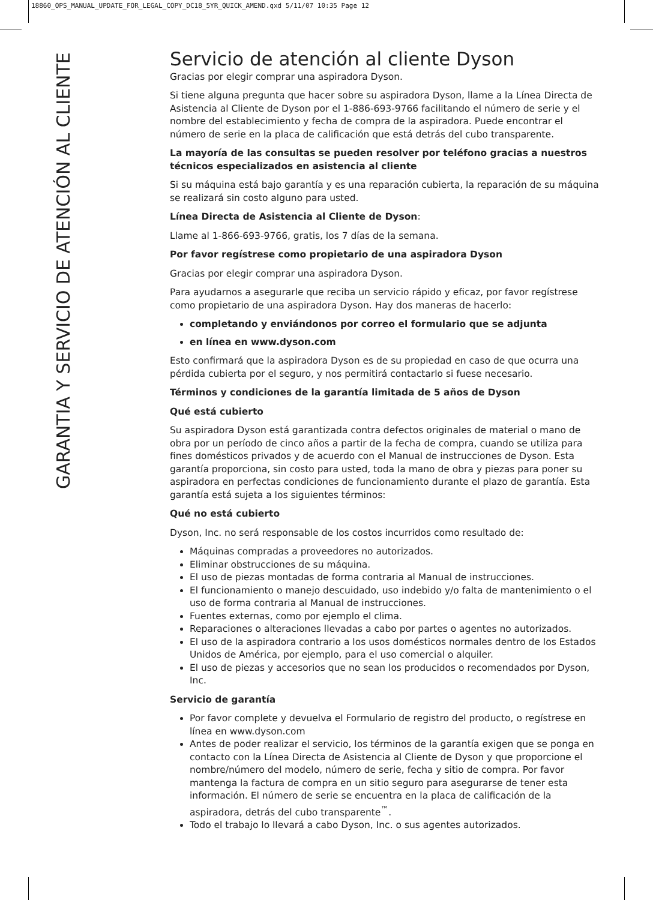18860_OPS_MANUAL_UPDATE_FOR_LEGAL_COPY_DC18_5YR_QUICK_AMEND.qxd 5/11/07 10:35 Page 12
GARANTIA Y SERVICIO DE ATENCIÓN AL CLIENTE
Servicio de atención al cliente Dyson
Gracias por elegir comprar una aspiradora Dyson.
Si tiene alguna pregunta que hacer sobre su aspiradora Dyson, llame a la Línea Directa de Asistencia al Cliente de Dyson por el 1-886-693-9766 facilitando el número de serie y el nombre del establecimiento y fecha de compra de la aspiradora. Puede encontrar el número de serie en la placa de calificación que está detrás del cubo transparente.
La mayoría de las consultas se pueden resolver por teléfono gracias a nuestros técnicos especializados en asistencia al cliente
Si su máquina está bajo garantía y es una reparación cubierta, la reparación de su máquina se realizará sin costo alguno para usted.
Línea Directa de Asistencia al Cliente de Dyson:
Llame al 1-866-693-9766, gratis, los 7 días de la semana.
Por favor regístrese como propietario de una aspiradora Dyson
Gracias por elegir comprar una aspiradora Dyson.
Para ayudarnos a asegurarle que reciba un servicio rápido y eficaz, por favor regístrese como propietario de una aspiradora Dyson. Hay dos maneras de hacerlo:
completando y enviándonos por correo el formulario que se adjunta
en línea en www.dyson.com
Esto confirmará que la aspiradora Dyson es de su propiedad en caso de que ocurra una pérdida cubierta por el seguro, y nos permitirá contactarlo si fuese necesario.
Términos y condiciones de la garantía limitada de 5 años de Dyson
Qué está cubierto
Su aspiradora Dyson está garantizada contra defectos originales de material o mano de obra por un período de cinco años a partir de la fecha de compra, cuando se utiliza para fines domésticos privados y de acuerdo con el Manual de instrucciones de Dyson. Esta garantía proporciona, sin costo para usted, toda la mano de obra y piezas para poner su aspiradora en perfectas condiciones de funcionamiento durante el plazo de garantía. Esta garantía está sujeta a los siguientes términos:
Qué no está cubierto
Dyson, Inc. no será responsable de los costos incurridos como resultado de:
Máquinas compradas a proveedores no autorizados.
Eliminar obstrucciones de su máquina.
El uso de piezas montadas de forma contraria al Manual de instrucciones.
El funcionamiento o manejo descuidado, uso indebido y/o falta de mantenimiento o el uso de forma contraria al Manual de instrucciones.
Fuentes externas, como por ejemplo el clima.
Reparaciones o alteraciones llevadas a cabo por partes o agentes no autorizados.
El uso de la aspiradora contrario a los usos domésticos normales dentro de los Estados Unidos de América, por ejemplo, para el uso comercial o alquiler.
El uso de piezas y accesorios que no sean los producidos o recomendados por Dyson, Inc.
Servicio de garantía
Por favor complete y devuelva el Formulario de registro del producto, o regístrese en línea en www.dyson.com
Antes de poder realizar el servicio, los términos de la garantía exigen que se ponga en contacto con la Línea Directa de Asistencia al Cliente de Dyson y que proporcione el nombre/número del modelo, número de serie, fecha y sitio de compra. Por favor mantenga la factura de compra en un sitio seguro para asegurarse de tener esta información. El número de serie se encuentra en la placa de calificación de la aspiradora, detrás del cubo transparente<sup>™</sup>.
Todo el trabajo lo llevará a cabo Dyson, Inc. o sus agentes autorizados.